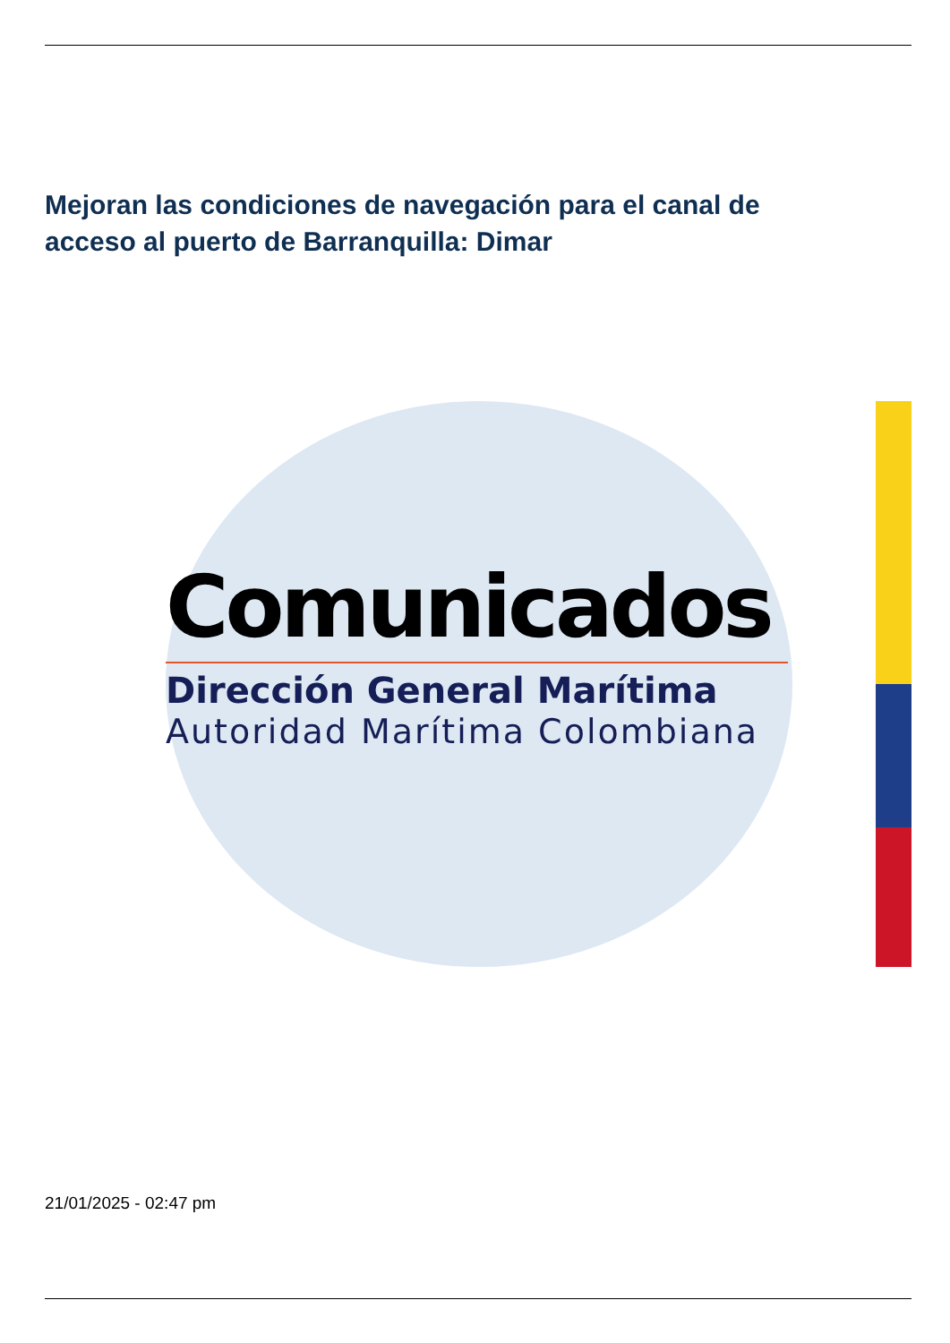Mejoran las condiciones de navegación para el canal de acceso al puerto de Barranquilla: Dimar
Comunicados
Dirección General Marítima
Autoridad Marítima Colombiana
21/01/2025 - 02:47 pm